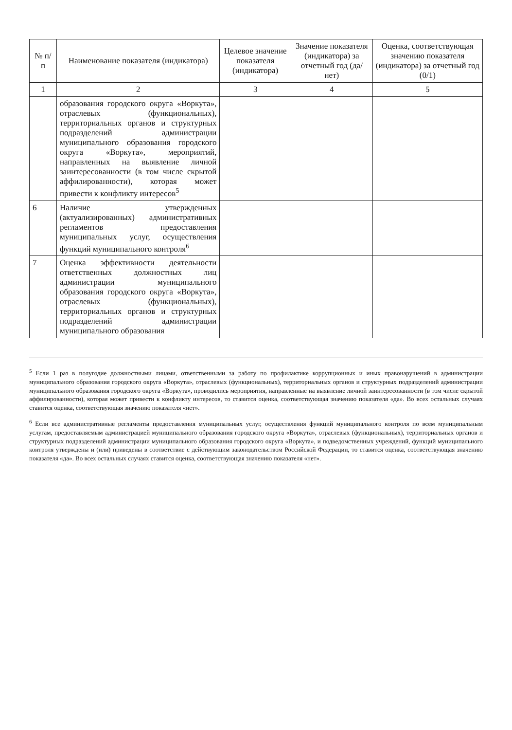| № п/п | Наименование показателя (индикатора) | Целевое значение показателя (индикатора) | Значение показателя (индикатора) за отчетный год (да/нет) | Оценка, соответствующая значению показателя (индикатора) за отчетный год (0/1) |
| --- | --- | --- | --- | --- |
| 1 | 2 | 3 | 4 | 5 |
| | образования городского округа «Воркута», отраслевых (функциональных), территориальных органов и структурных подразделений администрации муниципального образования городского округа «Воркута», мероприятий, направленных на выявление личной заинтересованности (в том числе скрытой аффилированности), которая может привести к конфликту интересов<sup>5</sup> | | | |
| 6 | Наличие утвержденных (актуализированных) административных регламентов предоставления муниципальных услуг, осуществления функций муниципального контроля<sup>6</sup> | | | |
| 7 | Оценка эффективности деятельности ответственных должностных лиц администрации муниципального образования городского округа «Воркута», отраслевых (функциональных), территориальных органов и структурных подразделений администрации муниципального образования | | | |
<sup>5</sup> Если 1 раз в полугодие должностными лицами, ответственными за работу по профилактике коррупционных и иных правонарушений в администрации муниципального образования городского округа «Воркута», отраслевых (функциональных), территориальных органов и структурных подразделений администрации муниципального образования городского округа «Воркута», проводились мероприятия, направленные на выявление личной заинтересованности (в том числе скрытой аффилированности), которая может привести к конфликту интересов, то ставится оценка, соответствующая значению показателя «да». Во всех остальных случаях ставится оценка, соответствующая значению показателя «нет».
<sup>6</sup> Если все административные регламенты предоставления муниципальных услуг, осуществления функций муниципального контроля по всем муниципальным услугам, предоставляемым администрацией муниципального образования городского округа «Воркута», отраслевых (функциональных), территориальных органов и структурных подразделений администрации муниципального образования городского округа «Воркута», и подведомственных учреждений, функций муниципального контроля утверждены и (или) приведены в соответствие с действующим законодательством Российской Федерации, то ставится оценка, соответствующая значению показателя «да». Во всех остальных случаях ставится оценка, соответствующая значению показателя «нет».